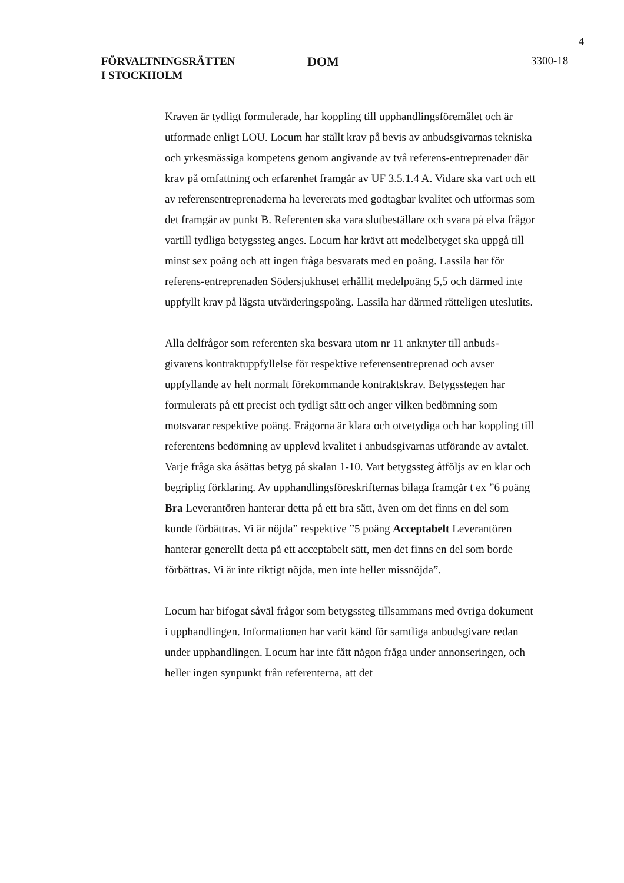4
FÖRVALTNINGSRÄTTEN
I STOCKHOLM
DOM
3300-18
Kraven är tydligt formulerade, har koppling till upphandlingsföremålet och är utformade enligt LOU. Locum har ställt krav på bevis av anbudsgivarnas tekniska och yrkesmässiga kompetens genom angivande av två referens-entreprenader där krav på omfattning och erfarenhet framgår av UF 3.5.1.4 A. Vidare ska vart och ett av referensentreprenaderna ha levererats med godtagbar kvalitet och utformas som det framgår av punkt B. Referenten ska vara slutbeställare och svara på elva frågor vartill tydliga betygssteg anges. Locum har krävt att medelbetyget ska uppgå till minst sex poäng och att ingen fråga besvarats med en poäng. Lassila har för referens-entreprenaden Södersjukhuset erhållit medelpoäng 5,5 och därmed inte uppfyllt krav på lägsta utvärderingspoäng. Lassila har därmed rätteligen uteslutits.
Alla delfrågor som referenten ska besvara utom nr 11 anknyter till anbuds-givarens kontraktuppfyllelse för respektive referensentreprenad och avser uppfyllande av helt normalt förekommande kontraktskrav. Betygsstegen har formulerats på ett precist och tydligt sätt och anger vilken bedömning som motsvarar respektive poäng. Frågorna är klara och otvetydiga och har koppling till referentens bedömning av upplevd kvalitet i anbudsgivarnas utförande av avtalet. Varje fråga ska åsättas betyg på skalan 1-10. Vart betygssteg åtföljs av en klar och begriplig förklaring. Av upphandlingsföreskrifternas bilaga framgår t ex ”6 poäng Bra Leverantören hanterar detta på ett bra sätt, även om det finns en del som kunde förbättras. Vi är nöjda” respektive ”5 poäng Acceptabelt Leverantören hanterar generellt detta på ett acceptabelt sätt, men det finns en del som borde förbättras. Vi är inte riktigt nöjda, men inte heller missnöjda”.
Locum har bifogat såväl frågor som betygssteg tillsammans med övriga dokument i upphandlingen. Informationen har varit känd för samtliga anbudsgivare redan under upphandlingen. Locum har inte fått någon fråga under annonseringen, och heller ingen synpunkt från referenterna, att det